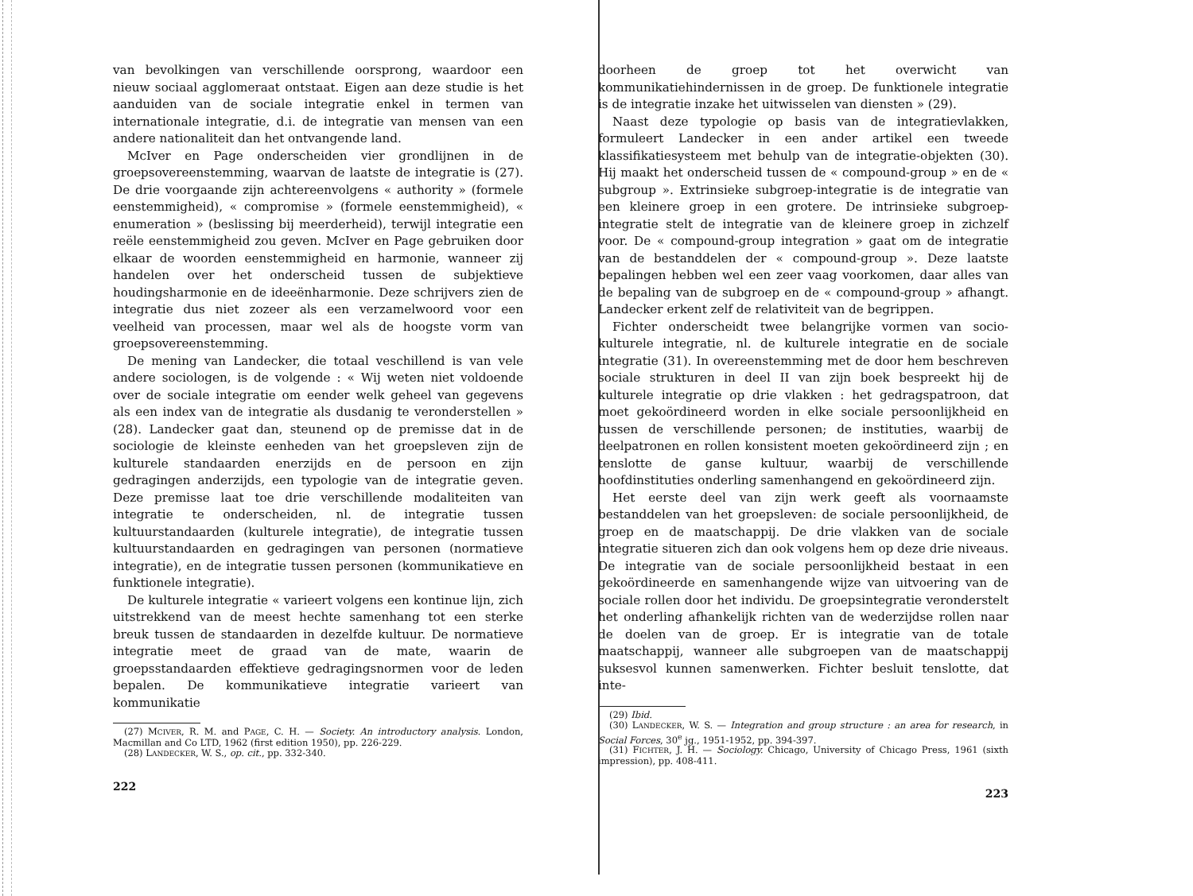van bevolkingen van verschillende oorsprong, waardoor een nieuw sociaal agglomeraat ontstaat. Eigen aan deze studie is het aanduiden van de sociale integratie enkel in termen van internationale integratie, d.i. de integratie van mensen van een andere nationaliteit dan het ontvangende land.
McIver en Page onderscheiden vier grondlijnen in de groepsovereenstemming, waarvan de laatste de integratie is (27). De drie voorgaande zijn achtereenvolgens « authority » (formele eenstemmigheid), « compromise » (formele eenstemmigheid), « enumeration » (beslissing bij meerderheid), terwijl integratie een reële eenstemmigheid zou geven. McIver en Page gebruiken door elkaar de woorden eenstemmigheid en harmonie, wanneer zij handelen over het onderscheid tussen de subjektieve houdingsharmonie en de ideeënharmonie. Deze schrijvers zien de integratie dus niet zozeer als een verzamelwoord voor een veelheid van processen, maar wel als de hoogste vorm van groepsovereenstemming.
De mening van Landecker, die totaal veschillend is van vele andere sociologen, is de volgende : « Wij weten niet voldoende over de sociale integratie om eender welk geheel van gegevens als een index van de integratie als dusdanig te veronderstellen » (28). Landecker gaat dan, steunend op de premisse dat in de sociologie de kleinste eenheden van het groepsleven zijn de kulturele standaarden enerzijds en de persoon en zijn gedragingen anderzijds, een typologie van de integratie geven. Deze premisse laat toe drie verschillende modaliteiten van integratie te onderscheiden, nl. de integratie tussen kultuurstandaarden (kulturele integratie), de integratie tussen kultuurstandaarden en gedragingen van personen (normatieve integratie), en de integratie tussen personen (kommunikatieve en funktionele integratie).
De kulturele integratie « varieert volgens een kontinue lijn, zich uitstrekkend van de meest hechte samenhang tot een sterke breuk tussen de standaarden in dezelfde kultuur. De normatieve integratie meet de graad van de mate, waarin de groepsstandaarden effektieve gedragingsnormen voor de leden bepalen. De kommunikatieve integratie varieert van kommunikatie
(27) MCIVER, R. M. and PAGE, C. H. — Society. An introductory analysis. London, Macmillan and Co LTD, 1962 (first edition 1950), pp. 226-229.
(28) LANDECKER, W. S., op. cit., pp. 332-340.
222
doorheen de groep tot het overwicht van kommunikatiehindernissen in de groep. De funktionele integratie is de integratie inzake het uitwisselen van diensten » (29).
Naast deze typologie op basis van de integratievlakken, formuleert Landecker in een ander artikel een tweede klassifikatiesysteem met behulp van de integratie-objekten (30). Hij maakt het onderscheid tussen de « compound-group » en de « subgroup ». Extrinsieke subgroep-integratie is de integratie van een kleinere groep in een grotere. De intrinsieke subgroep-integratie stelt de integratie van de kleinere groep in zichzelf voor. De « compound-group integration » gaat om de integratie van de bestanddelen der « compound-group ». Deze laatste bepalingen hebben wel een zeer vaag voorkomen, daar alles van de bepaling van de subgroep en de « compound-group » afhangt. Landecker erkent zelf de relativiteit van de begrippen.
Fichter onderscheidt twee belangrijke vormen van socio-kulturele integratie, nl. de kulturele integratie en de sociale integratie (31). In overeenstemming met de door hem beschreven sociale strukturen in deel II van zijn boek bespreekt hij de kulturele integratie op drie vlakken : het gedragspatroon, dat moet gekoördineerd worden in elke sociale persoonlijkheid en tussen de verschillende personen; de instituties, waarbij de deelpatronen en rollen konsistent moeten gekoördineerd zijn ; en tenslotte de ganse kultuur, waarbij de verschillende hoofdinstituties onderling samenhangend en gekoördineerd zijn.
Het eerste deel van zijn werk geeft als voornaamste bestanddelen van het groepsleven: de sociale persoonlijkheid, de groep en de maatschappij. De drie vlakken van de sociale integratie situeren zich dan ook volgens hem op deze drie niveaus. De integratie van de sociale persoonlijkheid bestaat in een gekoördineerde en samenhangende wijze van uitvoering van de sociale rollen door het individu. De groepsintegratie veronderstelt het onderling afhankelijk richten van de wederzijdse rollen naar de doelen van de groep. Er is integratie van de totale maatschappij, wanneer alle subgroepen van de maatschappij suksesvol kunnen samenwerken. Fichter besluit tenslotte, dat inte-
(29) Ibid.
(30) LANDECKER, W. S. — Integration and group structure : an area for research, in Social Forces, 30<sup>e</sup> jg., 1951-1952, pp. 394-397.
(31) FICHTER, J. H. — Sociology. Chicago, University of Chicago Press, 1961 (sixth impression), pp. 408-411.
223